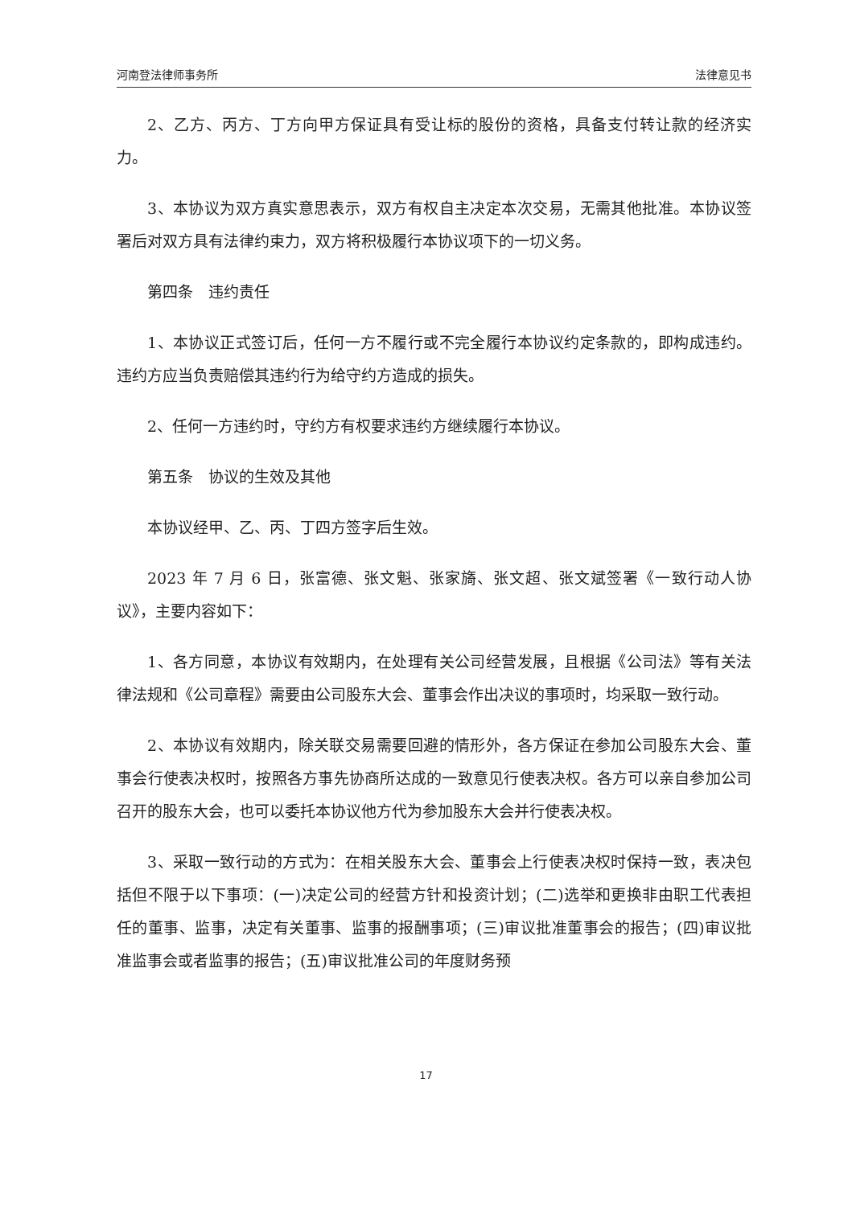河南登法律师事务所 法律意见书
2、乙方、丙方、丁方向甲方保证具有受让标的股份的资格，具备支付转让款的经济实力。
3、本协议为双方真实意思表示，双方有权自主决定本次交易，无需其他批准。本协议签署后对双方具有法律约束力，双方将积极履行本协议项下的一切义务。
第四条　违约责任
1、本协议正式签订后，任何一方不履行或不完全履行本协议约定条款的，即构成违约。违约方应当负责赔偿其违约行为给守约方造成的损失。
2、任何一方违约时，守约方有权要求违约方继续履行本协议。
第五条　协议的生效及其他
本协议经甲、乙、丙、丁四方签字后生效。
2023 年 7 月 6 日，张富德、张文魁、张家旖、张文超、张文斌签署《一致行动人协议》，主要内容如下：
1、各方同意，本协议有效期内，在处理有关公司经营发展，且根据《公司法》等有关法律法规和《公司章程》需要由公司股东大会、董事会作出决议的事项时，均采取一致行动。
2、本协议有效期内，除关联交易需要回避的情形外，各方保证在参加公司股东大会、董事会行使表决权时，按照各方事先协商所达成的一致意见行使表决权。各方可以亲自参加公司召开的股东大会，也可以委托本协议他方代为参加股东大会并行使表决权。
3、采取一致行动的方式为：在相关股东大会、董事会上行使表决权时保持一致，表决包括但不限于以下事项：(一)决定公司的经营方针和投资计划；(二)选举和更换非由职工代表担任的董事、监事，决定有关董事、监事的报酬事项；(三)审议批准董事会的报告；(四)审议批准监事会或者监事的报告；(五)审议批准公司的年度财务预
17